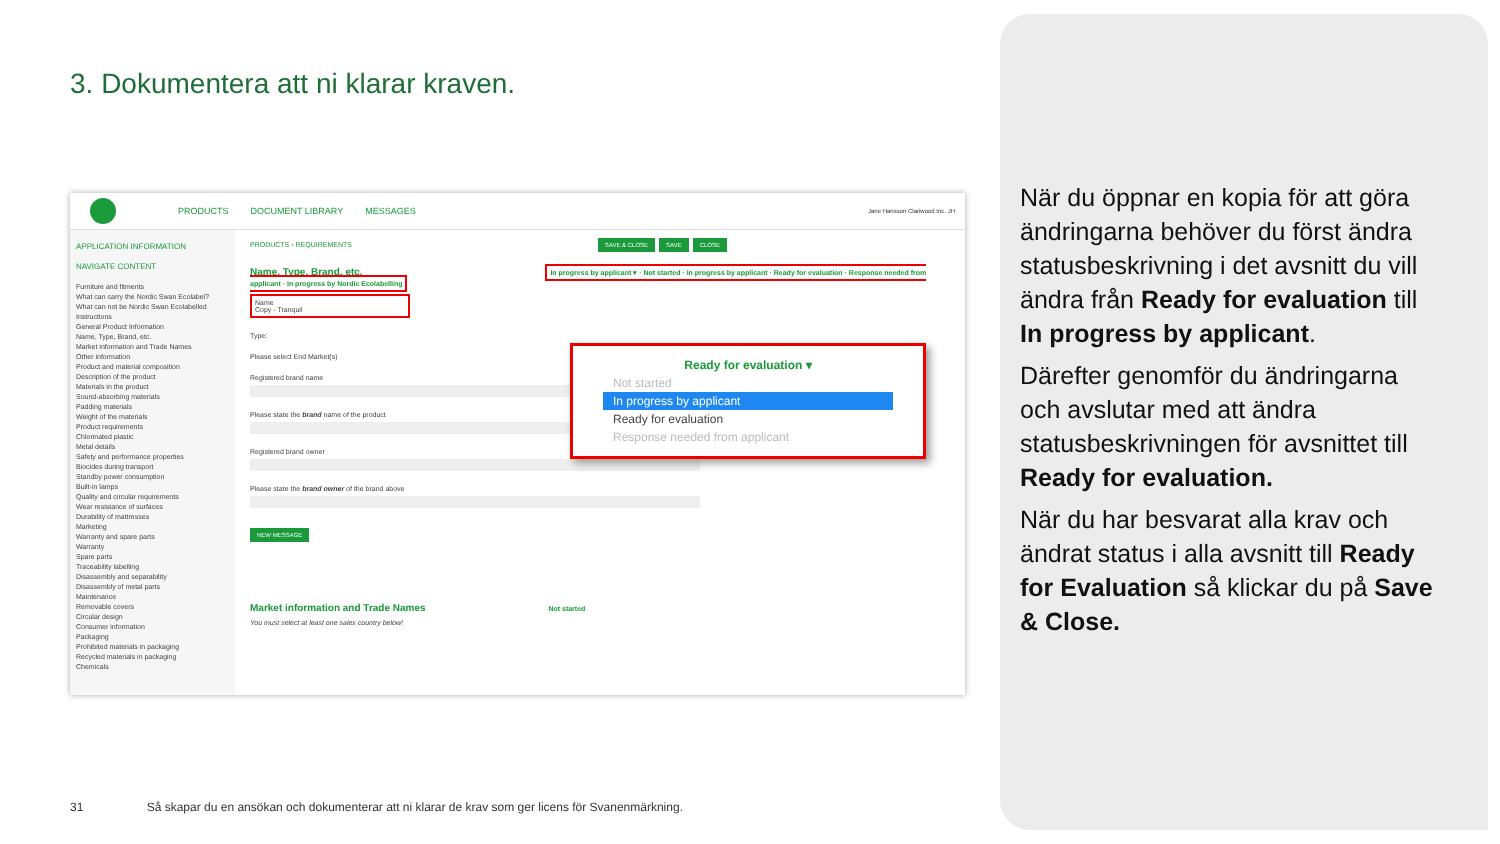3. Dokumentera att ni klarar kraven.
PRODUCTS DOCUMENT LIBRARY MESSAGES Jane Hansson Clariwood Inc. JH
APPLICATION INFORMATION
NAVIGATE CONTENT
Furniture and fitments
What can carry the Nordic Swan Ecolabel?
What can not be Nordic Swan Ecolabelled
Instructions
General Product Information
Name, Type, Brand, etc.
Market information and Trade Names
Other information
Product and material composition
Description of the product
Materials in the product
Sound-absorbing materials
Padding materials
Weight of the materials
Product requirements
Chlorinated plastic
Metal details
Safety and performance properties
Biocides during transport
Standby power consumption
Built-in lamps
Quality and circular requirements
Wear resistance of surfaces
Durability of mattresses
Marketing
Warranty and spare parts
Warranty
Spare parts
Traceability labelling
Disassembly and separability
Disassembly of metal parts
Maintenance
Removable covers
Circular design
Consumer information
Packaging
Prohibited materials in packaging
Recycled materials in packaging
Chemicals
PRODUCTS › REQUIREMENTS SAVE & CLOSE SAVE CLOSE
Name, Type, Brand, etc. In progress by applicant ▾ · Not started · In progress by applicant · Ready for evaluation · Response needed from applicant · In progress by Nordic Ecolabelling
Name
Copy - Tranquil
Type:
Please select End Market(s)
Registered brand name
Please state the brand name of the product
Registered brand owner
Please state the brand owner of the brand above
NEW MESSAGE
Market information and Trade Names Not started
You must select at least one sales country below!
Ready for evaluation ▾
Not started
In progress by applicant
Ready for evaluation
Response needed from applicant
När du öppnar en kopia för att göra ändringarna behöver du först ändra statusbeskrivning i det avsnitt du vill ändra från Ready for evaluation till In progress by applicant.
Därefter genomför du ändringarna och avslutar med att ändra statusbeskrivningen för avsnittet till Ready for evaluation.
När du har besvarat alla krav och ändrat status i alla avsnitt till Ready for Evaluation så klickar du på Save & Close.
31 Så skapar du en ansökan och dokumenterar att ni klarar de krav som ger licens för Svanenmärkning.